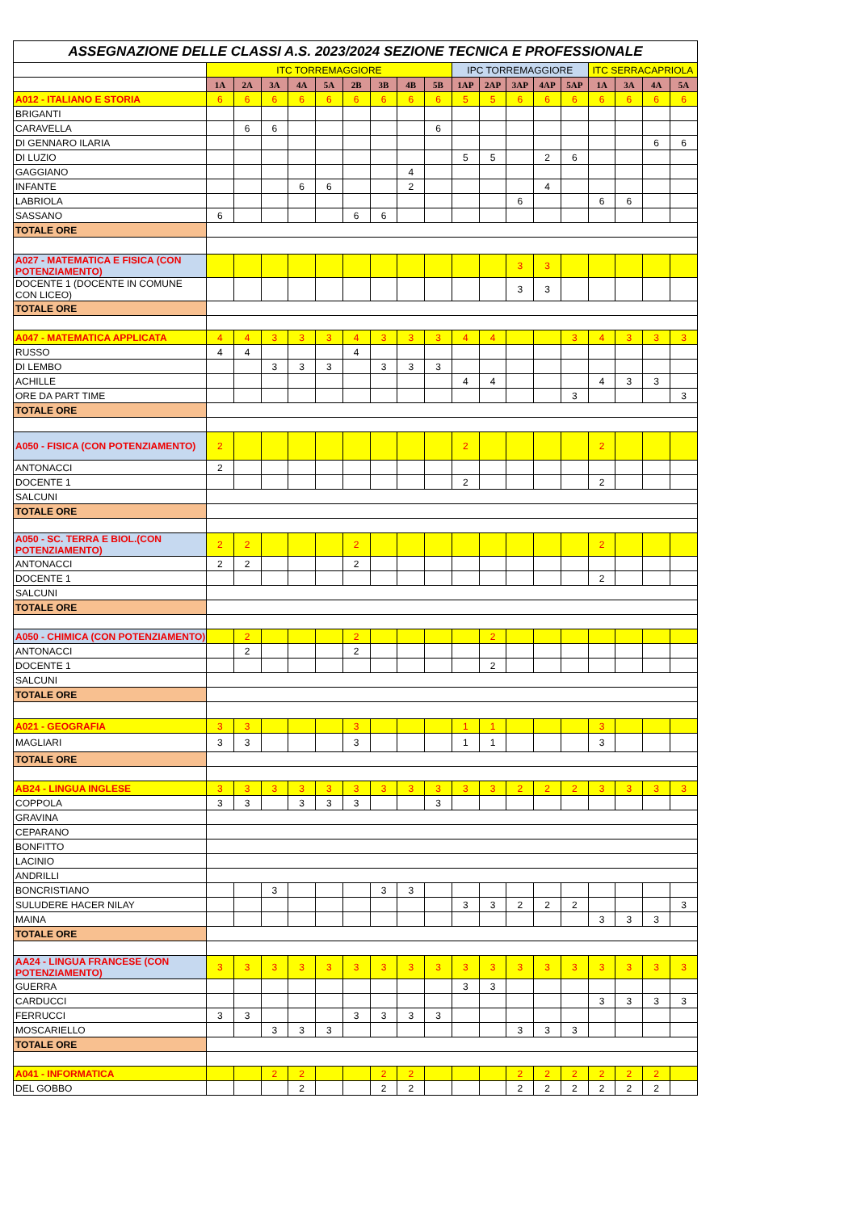ASSEGNAZIONE DELLE CLASSI A.S. 2023/2024 SEZIONE TECNICA E PROFESSIONALE
| | ITC TORREMAGGIORE | | | | | | | | | IPC TORREMAGGIORE | | | | | ITC SERRACAPRIOLA | | | |
| | 1A | 2A | 3A | 4A | 5A | 2B | 3B | 4B | 5B | 1AP | 2AP | 3AP | 4AP | 5AP | 1A | 3A | 4A | 5A |
| A012 - ITALIANO E STORIA | 6 | 6 | 6 | 6 | 6 | 6 | 6 | 6 | 6 | 5 | 5 | 6 | 6 | 6 | 6 | 6 | 6 | 6 |
| BRIGANTI | | | | | | | | | | | | | | | | | | |
| CARAVELLA | | 6 | 6 | | | | | | 6 | | | | | | | | | |
| DI GENNARO ILARIA | | | | | | | | | | | | | | | | | 6 | 6 |
| DI LUZIO | | | | | | | | | | 5 | 5 | | 2 | 6 | | | | |
| GAGGIANO | | | | | | | | 4 | | | | | | | | | | |
| INFANTE | | | | 6 | 6 | | | 2 | | | | | 4 | | | | | |
| LABRIOLA | | | | | | | | | | | | 6 | | | 6 | 6 | | |
| SASSANO | 6 | | | | | 6 | 6 | | | | | | | | | | | |
| TOTALE ORE | | | | | | | | | | | | | | | | | | |
| A027 - MATEMATICA E FISICA (CON POTENZIAMENTO) | | | | | | | | | | | | 3 | 3 | | | | | |
| DOCENTE 1 (DOCENTE IN COMUNE CON LICEO) | | | | | | | | | | | | 3 | 3 | | | | | |
| TOTALE ORE | | | | | | | | | | | | | | | | | | |
| A047 - MATEMATICA APPLICATA | 4 | 4 | 3 | 3 | 3 | 4 | 3 | 3 | 3 | 4 | 4 | | | 3 | 4 | 3 | 3 | 3 |
| RUSSO | 4 | 4 | | | | 4 | | | | | | | | | | | | |
| DI LEMBO | | | 3 | 3 | 3 | | 3 | 3 | 3 | | | | | | | | | |
| ACHILLE | | | | | | | | | | 4 | 4 | | | | 4 | 3 | 3 | |
| ORE DA PART TIME | | | | | | | | | | | | | | 3 | | | | 3 |
| TOTALE ORE | | | | | | | | | | | | | | | | | | |
| A050 - FISICA (CON POTENZIAMENTO) | 2 | | | | | | | | | 2 | | | | | 2 | | | |
| ANTONACCI | 2 | | | | | | | | | | | | | | | | | |
| DOCENTE 1 | | | | | | | | | | 2 | | | | | 2 | | | |
| SALCUNI | | | | | | | | | | | | | | | | | | |
| TOTALE ORE | | | | | | | | | | | | | | | | | | |
| A050 - SC. TERRA E BIOL.(CON POTENZIAMENTO) | 2 | 2 | | | | 2 | | | | | | | | | 2 | | | |
| ANTONACCI | 2 | 2 | | | | 2 | | | | | | | | | | | | |
| DOCENTE 1 | | | | | | | | | | | | | | | 2 | | | |
| SALCUNI | | | | | | | | | | | | | | | | | | |
| TOTALE ORE | | | | | | | | | | | | | | | | | | |
| A050 - CHIMICA (CON POTENZIAMENTO) | | 2 | | | | 2 | | | | | 2 | | | | | | | |
| ANTONACCI | | 2 | | | | 2 | | | | | | | | | | | | |
| DOCENTE 1 | | | | | | | | | | | 2 | | | | | | | |
| SALCUNI | | | | | | | | | | | | | | | | | | |
| TOTALE ORE | | | | | | | | | | | | | | | | | | |
| A021 - GEOGRAFIA | 3 | 3 | | | | 3 | | | | 1 | 1 | | | | 3 | | | |
| MAGLIARI | 3 | 3 | | | | 3 | | | | 1 | 1 | | | | 3 | | | |
| TOTALE ORE | | | | | | | | | | | | | | | | | | |
| AB24 - LINGUA INGLESE | 3 | 3 | 3 | 3 | 3 | 3 | 3 | 3 | 3 | 3 | 3 | 2 | 2 | 2 | 3 | 3 | 3 | 3 |
| COPPOLA | 3 | 3 | | 3 | 3 | 3 | | | 3 | | | | | | | | | |
| GRAVINA | | | | | | | | | | | | | | | | | | |
| CEPARANO | | | | | | | | | | | | | | | | | | |
| BONFITTO | | | | | | | | | | | | | | | | | | |
| LACINIO | | | | | | | | | | | | | | | | | | |
| ANDRILLI | | | | | | | | | | | | | | | | | | |
| BONCRISTIANO | | | 3 | | | | 3 | 3 | | | | | | | | | | |
| SULUDERE HACER NILAY | | | | | | | | | | 3 | 3 | 2 | 2 | 2 | | | | 3 |
| MAINA | | | | | | | | | | | | | | | 3 | 3 | 3 | |
| TOTALE ORE | | | | | | | | | | | | | | | | | | |
| AA24 - LINGUA FRANCESE (CON POTENZIAMENTO) | 3 | 3 | 3 | 3 | 3 | 3 | 3 | 3 | 3 | 3 | 3 | 3 | 3 | 3 | 3 | 3 | 3 | 3 |
| GUERRA | | | | | | | | | | 3 | 3 | | | | | | | |
| CARDUCCI | | | | | | | | | | | | | | | 3 | 3 | 3 | 3 |
| FERRUCCI | 3 | 3 | | | | 3 | 3 | 3 | 3 | | | | | | | | | |
| MOSCARIELLO | | | 3 | 3 | 3 | | | | | | | 3 | 3 | 3 | | | | |
| TOTALE ORE | | | | | | | | | | | | | | | | | | |
| A041 - INFORMATICA | | | 2 | 2 | | | 2 | 2 | | | | 2 | 2 | 2 | 2 | 2 | 2 | |
| DEL GOBBO | | | | 2 | | | 2 | 2 | | | | 2 | 2 | 2 | 2 | 2 | 2 | |